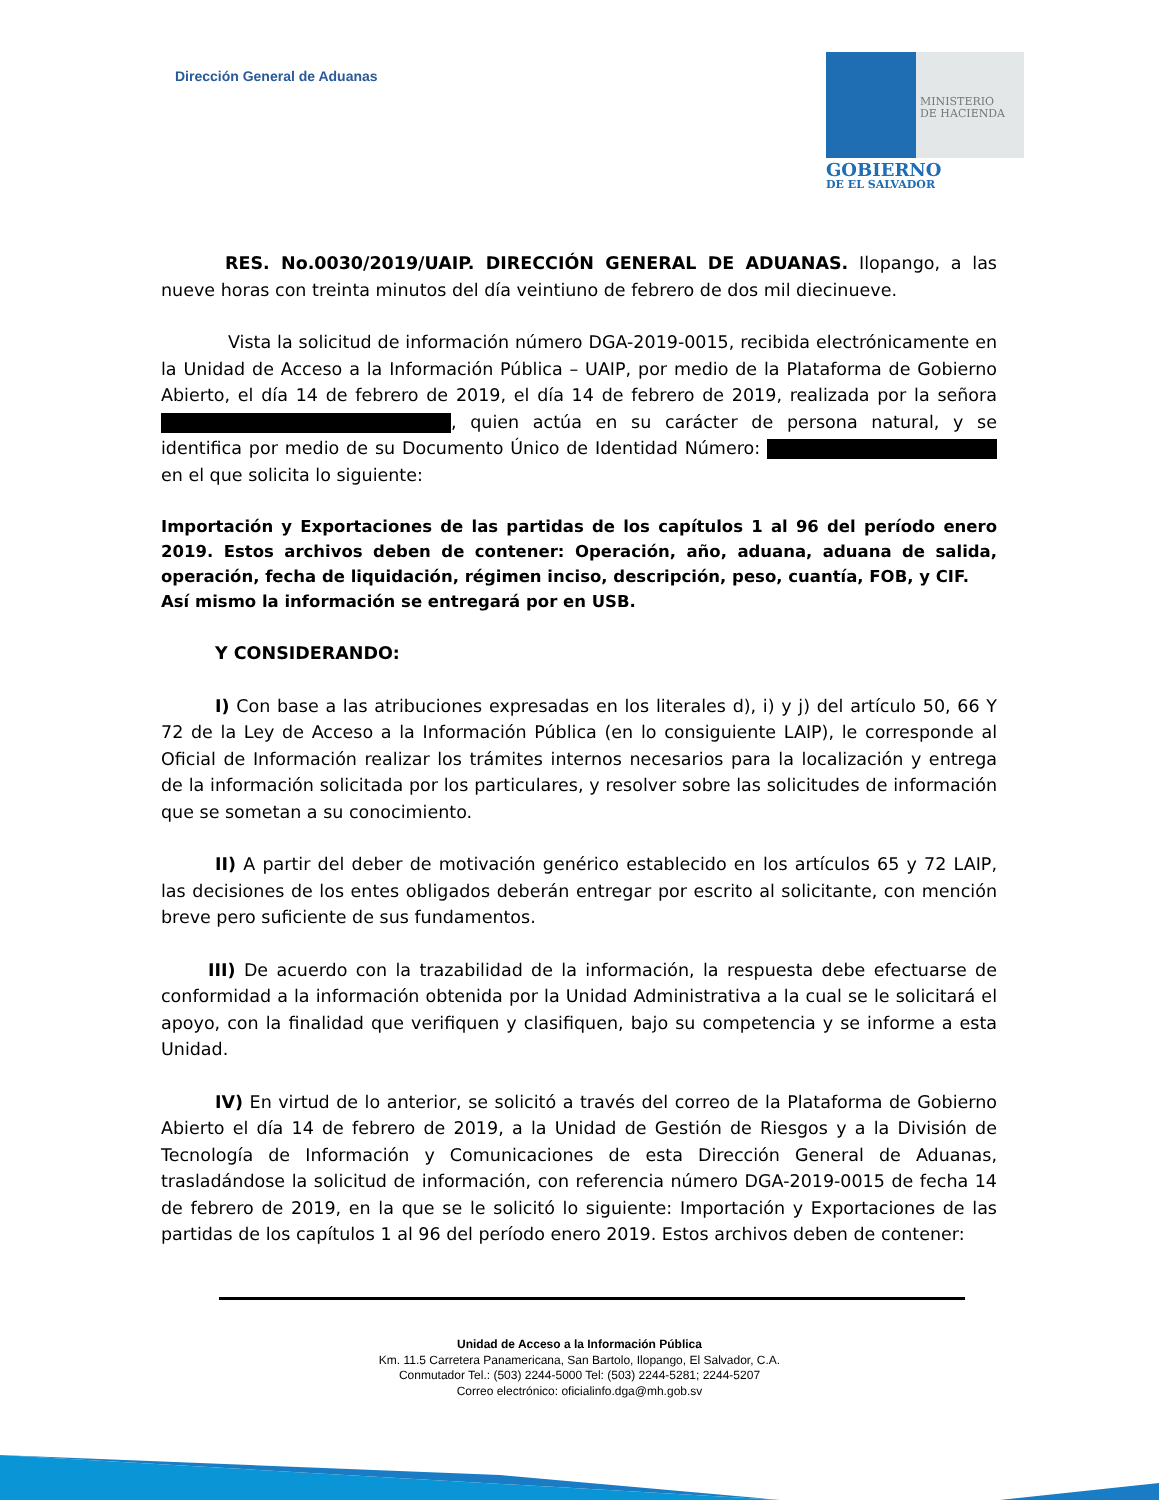Dirección General de Aduanas
MINISTERIO
DE HACIENDA
GOBIERNO
DE EL SALVADOR
RES. No.0030/2019/UAIP. DIRECCIÓN GENERAL DE ADUANAS. Ilopango, a las nueve horas con treinta minutos del día veintiuno de febrero de dos mil diecinueve.
Vista la solicitud de información número DGA-2019-0015, recibida electrónicamente en la Unidad de Acceso a la Información Pública – UAIP, por medio de la Plataforma de Gobierno Abierto, el día 14 de febrero de 2019, el día 14 de febrero de 2019, realizada por la señora , quien actúa en su carácter de persona natural, y se identifica por medio de su Documento Único de Identidad Número: en el que solicita lo siguiente:
Importación y Exportaciones de las partidas de los capítulos 1 al 96 del período enero 2019. Estos archivos deben de contener: Operación, año, aduana, aduana de salida, operación, fecha de liquidación, régimen inciso, descripción, peso, cuantía, FOB, y CIF.
Así mismo la información se entregará por en USB.
Y CONSIDERANDO:
I) Con base a las atribuciones expresadas en los literales d), i) y j) del artículo 50, 66 Y 72 de la Ley de Acceso a la Información Pública (en lo consiguiente LAIP), le corresponde al Oficial de Información realizar los trámites internos necesarios para la localización y entrega de la información solicitada por los particulares, y resolver sobre las solicitudes de información que se sometan a su conocimiento.
II) A partir del deber de motivación genérico establecido en los artículos 65 y 72 LAIP, las decisiones de los entes obligados deberán entregar por escrito al solicitante, con mención breve pero suficiente de sus fundamentos.
III) De acuerdo con la trazabilidad de la información, la respuesta debe efectuarse de conformidad a la información obtenida por la Unidad Administrativa a la cual se le solicitará el apoyo, con la finalidad que verifiquen y clasifiquen, bajo su competencia y se informe a esta Unidad.
IV) En virtud de lo anterior, se solicitó a través del correo de la Plataforma de Gobierno Abierto el día 14 de febrero de 2019, a la Unidad de Gestión de Riesgos y a la División de Tecnología de Información y Comunicaciones de esta Dirección General de Aduanas, trasladándose la solicitud de información, con referencia número DGA-2019-0015 de fecha 14 de febrero de 2019, en la que se le solicitó lo siguiente: Importación y Exportaciones de las partidas de los capítulos 1 al 96 del período enero 2019. Estos archivos deben de contener:
Unidad de Acceso a la Información Pública
Km. 11.5 Carretera Panamericana, San Bartolo, Ilopango, El Salvador, C.A.
Conmutador Tel.: (503) 2244-5000 Tel: (503) 2244-5281; 2244-5207
Correo electrónico: oficialinfo.dga@mh.gob.sv